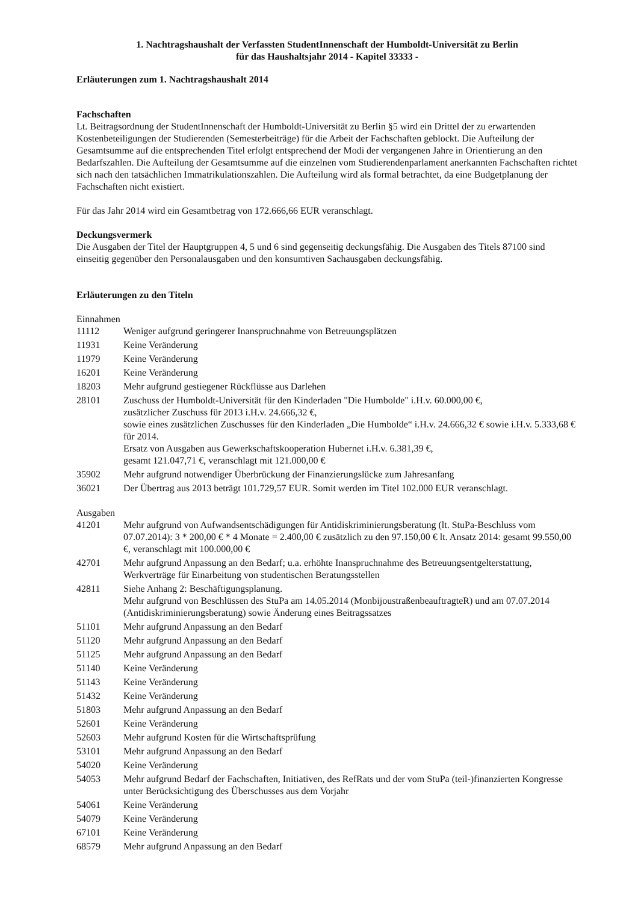1. Nachtragshaushalt der Verfassten StudentInnenschaft der Humboldt-Universität zu Berlin
für das Haushaltsjahr 2014 - Kapitel 33333 -
Erläuterungen zum 1. Nachtragshaushalt 2014
Fachschaften
Lt. Beitragsordnung der StudentInnenschaft der Humboldt-Universität zu Berlin §5 wird ein Drittel der zu erwartenden Kostenbeteiligungen der Studierenden (Semesterbeiträge) für die Arbeit der Fachschaften geblockt. Die Aufteilung der Gesamtsumme auf die entsprechenden Titel erfolgt entsprechend der Modi der vergangenen Jahre in Orientierung an den Bedarfszahlen. Die Aufteilung der Gesamtsumme auf die einzelnen vom Studierendenparlament anerkannten Fachschaften richtet sich nach den tatsächlichen Immatrikulationszahlen. Die Aufteilung wird als formal betrachtet, da eine Budgetplanung der Fachschaften nicht existiert.
Für das Jahr 2014 wird ein Gesamtbetrag von 172.666,66 EUR veranschlagt.
Deckungsvermerk
Die Ausgaben der Titel der Hauptgruppen 4, 5 und 6 sind gegenseitig deckungsfähig. Die Ausgaben des Titels 87100 sind einseitig gegenüber den Personalausgaben und den konsumtiven Sachausgaben deckungsfähig.
Erläuterungen zu den Titeln
Einnahmen
| 11112 | Weniger aufgrund geringerer Inanspruchnahme von Betreuungsplätzen |
| 11931 | Keine Veränderung |
| 11979 | Keine Veränderung |
| 16201 | Keine Veränderung |
| 18203 | Mehr aufgrund gestiegener Rückflüsse aus Darlehen |
| 28101 | Zuschuss der Humboldt-Universität für den Kinderladen "Die Humbolde" i.H.v. 60.000,00 €, zusätzlicher Zuschuss für 2013 i.H.v. 24.666,32 €, sowie eines zusätzlichen Zuschusses für den Kinderladen „Die Humbolde“ i.H.v. 24.666,32 € sowie i.H.v. 5.333,68 € für 2014. Ersatz von Ausgaben aus Gewerkschaftskooperation Hubernet i.H.v. 6.381,39 €, gesamt 121.047,71 €, veranschlagt mit 121.000,00 € |
| 35902 | Mehr aufgrund notwendiger Überbrückung der Finanzierungslücke zum Jahresanfang |
| 36021 | Der Übertrag aus 2013 beträgt 101.729,57 EUR. Somit werden im Titel 102.000 EUR veranschlagt. |
Ausgaben
| 41201 | Mehr aufgrund von Aufwandsentschädigungen für Antidiskriminierungsberatung (lt. StuPa-Beschluss vom 07.07.2014): 3 * 200,00 € * 4 Monate = 2.400,00 € zusätzlich zu den 97.150,00 € lt. Ansatz 2014: gesamt 99.550,00 €, veranschlagt mit 100.000,00 € |
| 42701 | Mehr aufgrund Anpassung an den Bedarf; u.a. erhöhte Inanspruchnahme des Betreuungsentgelterstattung, Werkverträge für Einarbeitung von studentischen Beratungsstellen |
| 42811 | Siehe Anhang 2: Beschäftigungsplanung. Mehr aufgrund von Beschlüssen des StuPa am 14.05.2014 (MonbijoustraßenbeauftragteR) und am 07.07.2014 (Antidiskriminierungsberatung) sowie Änderung eines Beitragssatzes |
| 51101 | Mehr aufgrund Anpassung an den Bedarf |
| 51120 | Mehr aufgrund Anpassung an den Bedarf |
| 51125 | Mehr aufgrund Anpassung an den Bedarf |
| 51140 | Keine Veränderung |
| 51143 | Keine Veränderung |
| 51432 | Keine Veränderung |
| 51803 | Mehr aufgrund Anpassung an den Bedarf |
| 52601 | Keine Veränderung |
| 52603 | Mehr aufgrund Kosten für die Wirtschaftsprüfung |
| 53101 | Mehr aufgrund Anpassung an den Bedarf |
| 54020 | Keine Veränderung |
| 54053 | Mehr aufgrund Bedarf der Fachschaften, Initiativen, des RefRats und der vom StuPa (teil-)finanzierten Kongresse unter Berücksichtigung des Überschusses aus dem Vorjahr |
| 54061 | Keine Veränderung |
| 54079 | Keine Veränderung |
| 67101 | Keine Veränderung |
| 68579 | Mehr aufgrund Anpassung an den Bedarf |